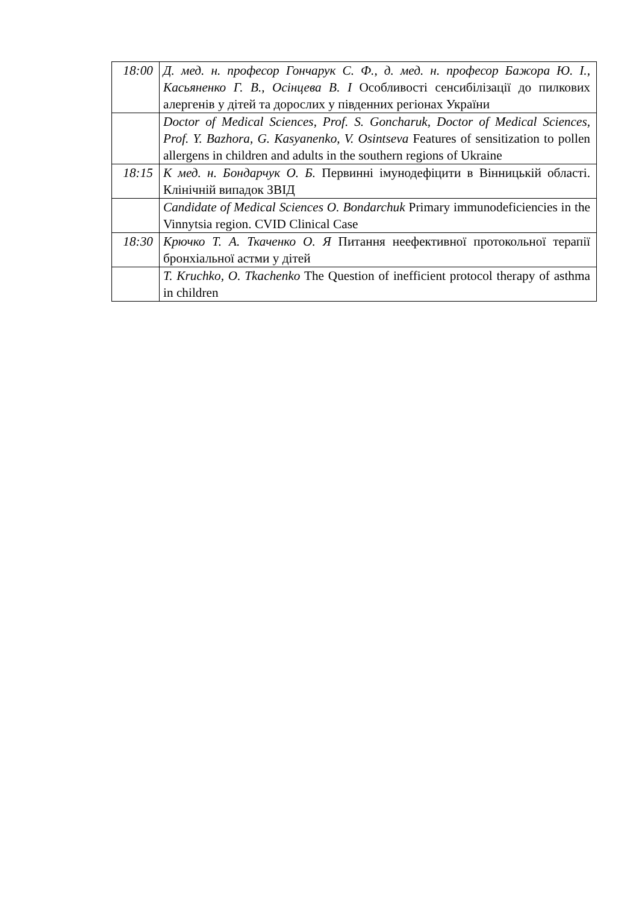| 18:00 | Д. мед. н. професор Гончарук С. Ф., д. мед. н. професор Бажора Ю. І., Касьяненко Г. В., Осінцева В. І Особливості сенсибілізації до пилкових алергенів у дітей та дорослих у південних регіонах України |
| | Doctor of Medical Sciences, Prof. S. Goncharuk, Doctor of Medical Sciences, Prof. Y. Bazhora, G. Kasyanenko, V. Osintseva Features of sensitization to pollen allergens in children and adults in the southern regions of Ukraine |
| 18:15 | К мед. н. Бондарчук О. Б. Первинні імунодефіцити в Вінницькій області. Клінічній випадок ЗВІД |
| | Candidate of Medical Sciences O. Bondarchuk Primary immunodeficiencies in the Vinnytsia region. CVID Clinical Case |
| 18:30 | Крючко Т. А. Ткаченко О. Я Питання неефективної протокольної терапії бронхіальної астми у дітей |
| | T. Kruchko, O. Tkachenko The Question of inefficient protocol therapy of asthma in children |